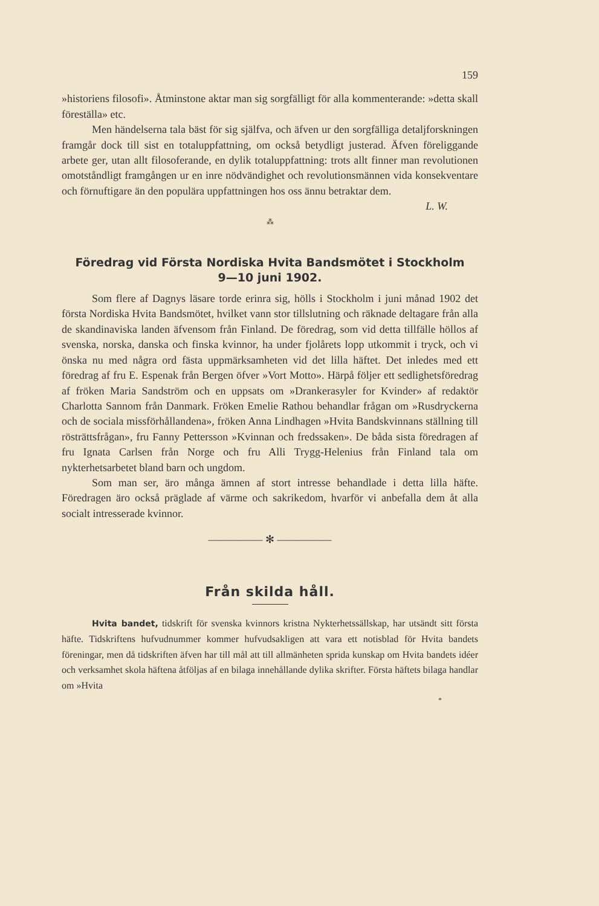159
»historiens filosofi». Åtminstone aktar man sig sorgfälligt för alla kommenterande: »detta skall föreställa» etc.
Men händelserna tala bäst för sig själfva, och äfven ur den sorgfälliga detaljforskningen framgår dock till sist en totaluppfattning, om också betydligt justerad. Äfven föreliggande arbete ger, utan allt filosoferande, en dylik totaluppfattning: trots allt finner man revolutionen omotståndligt framgången ur en inre nödvändighet och revolutionsmännen vida konsekventare och förnuftigare än den populära uppfattningen hos oss ännu betraktar dem.
L. W.
⁂
Föredrag vid Första Nordiska Hvita Bandsmötet i Stockholm
9—10 juni 1902.
Som flere af Dagnys läsare torde erinra sig, hölls i Stockholm i juni månad 1902 det första Nordiska Hvita Bandsmötet, hvilket vann stor tillslutning och räknade deltagare från alla de skandinaviska landen äfvensom från Finland. De föredrag, som vid detta tillfälle höllos af svenska, norska, danska och finska kvinnor, ha under fjolårets lopp utkommit i tryck, och vi önska nu med några ord fästa uppmärksamheten vid det lilla häftet. Det inledes med ett föredrag af fru E. Espenak från Bergen öfver »Vort Motto». Härpå följer ett sedlighetsföredrag af fröken Maria Sandström och en uppsats om »Drankerasyler for Kvinder» af redaktör Charlotta Sannom från Danmark. Fröken Emelie Rathou behandlar frågan om »Rusdryckerna och de sociala missförhållandena», fröken Anna Lindhagen »Hvita Bandskvinnans ställning till rösträttsfrågan», fru Fanny Pettersson »Kvinnan och fredssaken». De båda sista föredragen af fru Ignata Carlsen från Norge och fru Alli Trygg-Helenius från Finland tala om nykterhetsarbetet bland barn och ungdom.
Som man ser, äro många ämnen af stort intresse behandlade i detta lilla häfte. Föredragen äro också präglade af värme och sakrikedom, hvarför vi anbefalla dem åt alla socialt intresserade kvinnor.
————— ✻ —————
Från skilda håll.
Hvita bandet, tidskrift för svenska kvinnors kristna Nykterhetssällskap, har utsändt sitt första häfte. Tidskriftens hufvudnummer kommer hufvudsakligen att vara ett notisblad för Hvita bandets föreningar, men då tidskriften äfven har till mål att till allmänheten sprida kunskap om Hvita bandets idéer och verksamhet skola häftena åtföljas af en bilaga innehållande dylika skrifter. Första häftets bilaga handlar om »Hvita
*